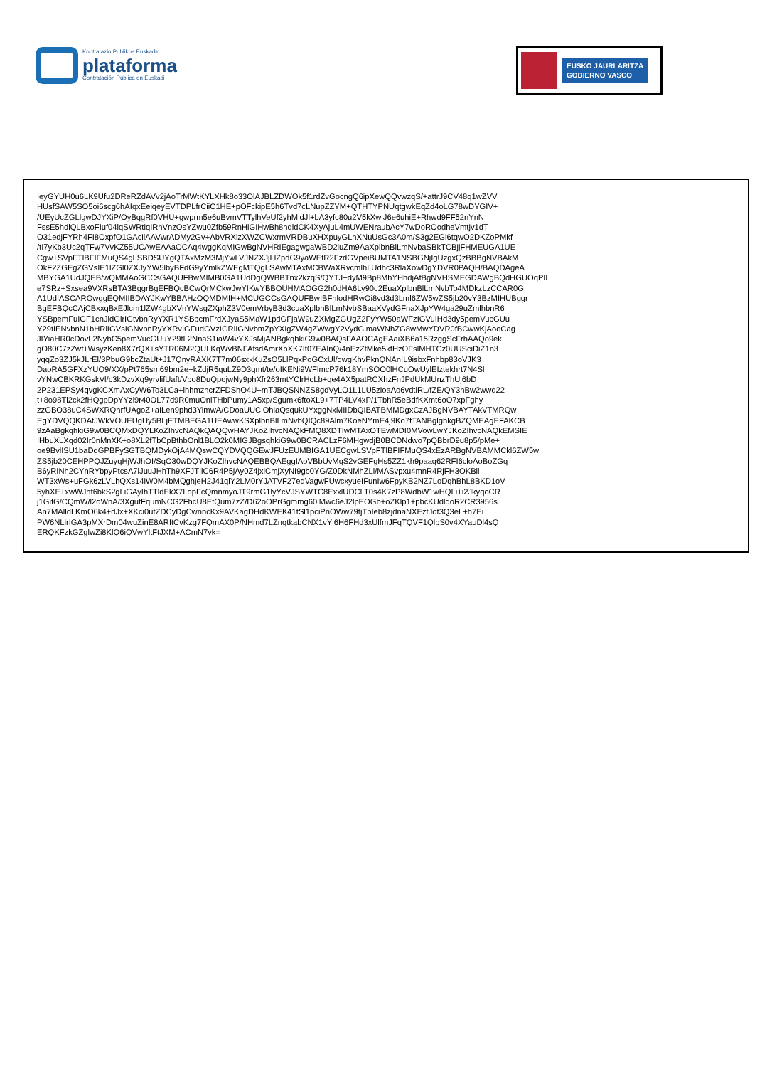Kontratazio Publikoa Euskadin
plataforma
Contratación Pública en Euskadi
EUSKO JAURLARITZA
GOBIERNO VASCO
IeyGYUH0u6LK9Ufu2DReRZdAVv2jAoTrMWtKYLXHk8o33OlAJBLZDWOk5f1rdZvGocngQ6ipXewQQvwzqS/+attrJ9CV48q1wZVV
HUsfSAW5SO5oi6scg6hAIqxEeiqeyEVTDPLfrCiiC1HE+pOFckipE5h6Tvd7cLNupZZYM+QTHTYPNUqtgwkEqZd4oLG78wDYGIV+
/UEyUcZGLlgwDJYXiP/OyBqgRf0VHU+gwprm5e6uBvmVTTylhVeUf2yhMldJl+bA3yfc80u2V5kXwlJ6e6uhiE+Rhwd9FF52nYnN
FssE5hdlQLBxoFIuf04lqSWRtiqIRhVnzOsYZwu0Zfb59RnHiGIHwBh8hdldCK4XyAjuL4mUWENraubAcY7wDoROodheVmtjv1dT
O31edjFYRh4FI8OxpfO1GAcilAAVwrADMy2Gv+AbVRXizXWZCWxrmVRDBuXHXpuyGLhXNuUsGc3A0m/S3g2EGl6tqwO2DKZoPMkf
/tI7yKb3Uc2qTFw7VvKZ55UCAwEAAaOCAq4wggKqMIGwBgNVHRIEgagwgaWBD2luZm9AaXplbnBlLmNvbaSBkTCBjjFHMEUGA1UE
Cgw+SVpFTlBFIFMuQS4gLSBDSUYgQTAxMzM3MjYwLVJNZXJjLlZpdG9yaWEtR2FzdGVpeiBUMTA1NSBGNjIgUzgxQzBBBgNVBAkM
OkF2ZGEgZGVsIE1lZGl0ZXJyYW5lbyBFdG9yYmlkZWEgMTQgLSAwMTAxMCBWaXRvcmlhLUdhc3RlaXowDgYDVR0PAQH/BAQDAgeA
MBYGA1UdJQEB/wQMMAoGCCsGAQUFBwMIMB0GA1UdDgQWBBTnx2kzqS/QYTJ+dyM9Bp8MhYHhdjAfBgNVHSMEGDAWgBQdHGUOqPIl
e7SRz+Sxsea9VXRsBTA3BggrBgEFBQcBCwQrMCkwJwYIKwYBBQUHMAOGG2h0dHA6Ly90c2EuaXplbnBlLmNvbTo4MDkzLzCCAR0G
A1UdIASCARQwggEQMIIBDAYJKwYBBAHzOQMDMIH+MCUGCCsGAQUFBwIBFhlodHRwOi8vd3d3Lml6ZW5wZS5jb20vY3BzMIHUBggr
BgEFBQcCAjCBxxqBxEJlcm1lZW4gbXVnYWsgZXphZ3V0emVrbyB3d3cuaXplbnBlLmNvbSBaaXVydGFnaXJpYW4ga29uZmlhbnR6
YSBpemFuIGF1cnJldGlrIGtvbnRyYXR1YSBpcmFrdXJyaS5MaW1pdGFjaW9uZXMgZGUgZ2FyYW50aWFzIGVuIHd3dy5pemVucGUu
Y29tIENvbnN1bHRlIGVsIGNvbnRyYXRvIGFudGVzIGRlIGNvbmZpYXIgZW4gZWwgY2VydGlmaWNhZG8wMwYDVR0fBCwwKjAooCag
JIYiaHR0cDovL2NybC5pemVucGUuY29tL2NnaS1iaW4vYXJsMjANBgkqhkiG9w0BAQsFAAOCAgEAaiXB6a15RzggScFrhAAQo9ek
gO80C7zZwf+WsyzKen8X7rQX+sYTR06M2QULKqWvBNFAfsdAmrXbXK7It07EAInQ/4nEzZtMke5kfHzOFslMHTCz0UUSciDiZ1n3
yqqZo3ZJ5kJLrEl/3PbuG9bcZtaUt+J17QnyRAXK7T7m06sxkKuZsO5LlPqxPoGCxUl/qwgKhvPknQNAnIL9isbxFnhbp83oVJK3
DaoRA5GFXzYUQ9/XX/pPt765sm69bm2e+kZdjR5quLZ9D3qmt/te/oIKENi9WFlmcP76k18YmSOO0lHCuOwUylEIztekhrt7N4Sl
vYNwCBKRKGskVl/c3kDzvXq9yrvlifUaft/Vpo8DuQpojwNy9phXfr263mtYClrHcLb+qe4AX5patRCXhzFnJPdUkMUnzThUj6bD
2P231EPSy4qvgKCXmAxCyW6To3LCa+lhhmzhcrZFDShO4U+mTJBQSNNZS8gdVyLO1L1LU5zioaAo6vdtlRL/fZE/QY3nBw2wwq22
t+8o98Tl2ck2fHQgpDpYYzl9r40OL77d9R0muOnlTHbPumy1A5xp/Sgumk6ftoXL9+7TP4LV4xP/1TbhR5eBdfKXmt6oO7xpFghy
zzGBO38uC4SWXRQhrfUAgoZ+aILen9phd3YimwA/CDoaUUCiOhiaQsqukUYxggNxMIIDbQIBATBMMDgxCzAJBgNVBAYTAkVTMRQw
EgYDVQQKDAtJWkVOUEUgUy5BLjETMBEGA1UEAwwKSXplbnBlLmNvbQIQc89Alm7KoeNYmE4j9Ko7fTANBglghkgBZQMEAgEFAKCB
9zAaBgkqhkiG9w0BCQMxDQYLKoZIhvcNAQkQAQQwHAYJKoZIhvcNAQkFMQ8XDTIwMTAxOTEwMDI0MVowLwYJKoZIhvcNAQkEMSIE
IHbuXLXqd02Ir0nMnXK+o8XL2fTbCpBthbOnl1BLO2k0MIGJBgsqhkiG9w0BCRACLzF6MHgwdjB0BCDNdwo7pQBbrD9u8p5/pMe+
oe9BvlISU1baDdGPBFySGTBQMDykOjA4MQswCQYDVQQGEwJFUzEUMBIGA1UECgwLSVpFTlBFIFMuQS4xEzARBgNVBAMMCkl6ZW5w
ZS5jb20CEHPPQJZuyqHjWJhOI/SqO30wDQYJKoZIhvcNAQEBBQAEggIAoVBbUvMqS2vGEFgHs5ZZ1kh9paaq62RFI6cloAoBoZGq
B6yRINh2CYnRYbpyPtcsA7lJuuJHhTh9XFJTIlC6R4P5jAy0Z4jxlCmjXyNI9gb0YG/Z0DkNMhZLl/MASvpxu4mnR4RjFH3OKBll
WT3xWs+uFGk6zLVLhQXs14iW0M4bMQghjeH2J41qlY2LM0rYJATVF27eqVagwFUwcxyueIFunIw6FpyKB2NZ7LoDqhBhL8BKD1oV
5yhXE+xwWJhf6bkS2gLiGAyIhTTldEkX7LopFcQmnmyoJT9rmG1lyYcVJSYWTC8ExxlUDCLT0s4K7zP8WdbW1wHQLi+i2JkyqoCR
j1GifG/CQmW/l2oWnA/3XgutFqumNCG2FhcU8EtQum7zZ/D62oOPrGgmmg60lMwc6eJ2lpEOGb+oZKlp1+pbcKUdldoR2CR3956s
An7MAlldLKmO6k4+dJx+XKci0utZDCyDgCwnncKx9AVKagDHdKWEK41tSl1pciPnOWw79tjTbIeb8zjdnaNXEztJot3Q3eL+h7Ei
PW6NLlrIGA3pMXrDm04wuZinE8ARftCvKzg7FQmAX0P/NHmd7LZnqtkabCNX1vYl6H6FHd3xUlfmJFqTQVF1QlpS0v4XYauDl4sQ
ERQKFzkGZglwZi8KlQ6iQVwYltFtJXM+ACmN7vk=